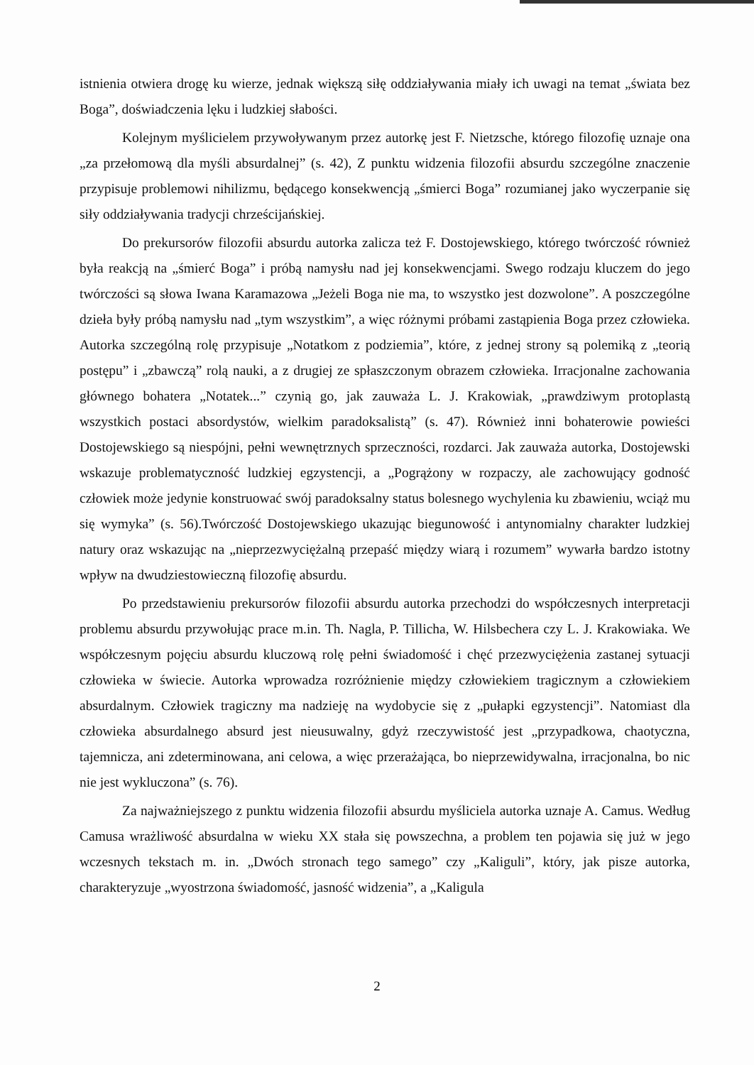istnienia otwiera drogę ku wierze, jednak większą siłę oddziaływania miały ich uwagi na temat „świata bez Boga”, doświadczenia lęku i ludzkiej słabości.
Kolejnym myślicielem przywoływanym przez autorkę jest F. Nietzsche, którego filozofię uznaje ona „za przełomową dla myśli absurdalnej” (s. 42), Z punktu widzenia filozofii absurdu szczególne znaczenie przypisuje problemowi nihilizmu, będącego konsekwencją „śmierci Boga” rozumianej jako wyczerpanie się siły oddziaływania tradycji chrześcijańskiej.
Do prekursorów filozofii absurdu autorka zalicza też F. Dostojewskiego, którego twórczość również była reakcją na „śmierć Boga” i próbą namysłu nad jej konsekwencjami. Swego rodzaju kluczem do jego twórczości są słowa Iwana Karamazowa „Jeżeli Boga nie ma, to wszystko jest dozwolone”. A poszczególne dzieła były próbą namysłu nad „tym wszystkim”, a więc różnymi próbami zastąpienia Boga przez człowieka. Autorka szczególną rolę przypisuje „Notatkom z podziemia”, które, z jednej strony są polemiką z „teorią postępu” i „zbawczą” rolą nauki, a z drugiej ze spłaszczonym obrazem człowieka. Irracjonalne zachowania głównego bohatera „Notatek...” czynią go, jak zauważa L. J. Krakowiak, „prawdziwym protoplastą wszystkich postaci absordystów, wielkim paradoksalistą” (s. 47). Również inni bohaterowie powieści Dostojewskiego są niespójni, pełni wewnętrznych sprzeczności, rozdarci. Jak zauważa autorka, Dostojewski wskazuje problematyczność ludzkiej egzystencji, a „Pogrążony w rozpaczy, ale zachowujący godność człowiek może jedynie konstruować swój paradoksalny status bolesnego wychylenia ku zbawieniu, wciąż mu się wymyka” (s. 56).Twórczość Dostojewskiego ukazując biegunowość i antynomialny charakter ludzkiej natury oraz wskazując na „nieprzezwyciężalną przepaść między wiarą i rozumem” wywarła bardzo istotny wpływ na dwudziestowieczną filozofię absurdu.
Po przedstawieniu prekursorów filozofii absurdu autorka przechodzi do współczesnych interpretacji problemu absurdu przywołując prace m.in. Th. Nagla, P. Tillicha, W. Hilsbechera czy L. J. Krakowiaka. We współczesnym pojęciu absurdu kluczową rolę pełni świadomość i chęć przezwyciężenia zastanej sytuacji człowieka w świecie. Autorka wprowadza rozróżnienie między człowiekiem tragicznym a człowiekiem absurdalnym. Człowiek tragiczny ma nadzieję na wydobycie się z „pułapki egzystencji”. Natomiast dla człowieka absurdalnego absurd jest nieusuwalny, gdyż rzeczywistość jest „przypadkowa, chaotyczna, tajemnicza, ani zdeterminowana, ani celowa, a więc przerażająca, bo nieprzewidywalna, irracjonalna, bo nic nie jest wykluczona” (s. 76).
Za najważniejszego z punktu widzenia filozofii absurdu myśliciela autorka uznaje A. Camus. Według Camusa wrażliwość absurdalna w wieku XX stała się powszechna, a problem ten pojawia się już w jego wczesnych tekstach m. in. „Dwóch stronach tego samego” czy „Kaliguli”, który, jak pisze autorka, charakteryzuje „wyostrzona świadomość, jasność widzenia”, a „Kaligula
2